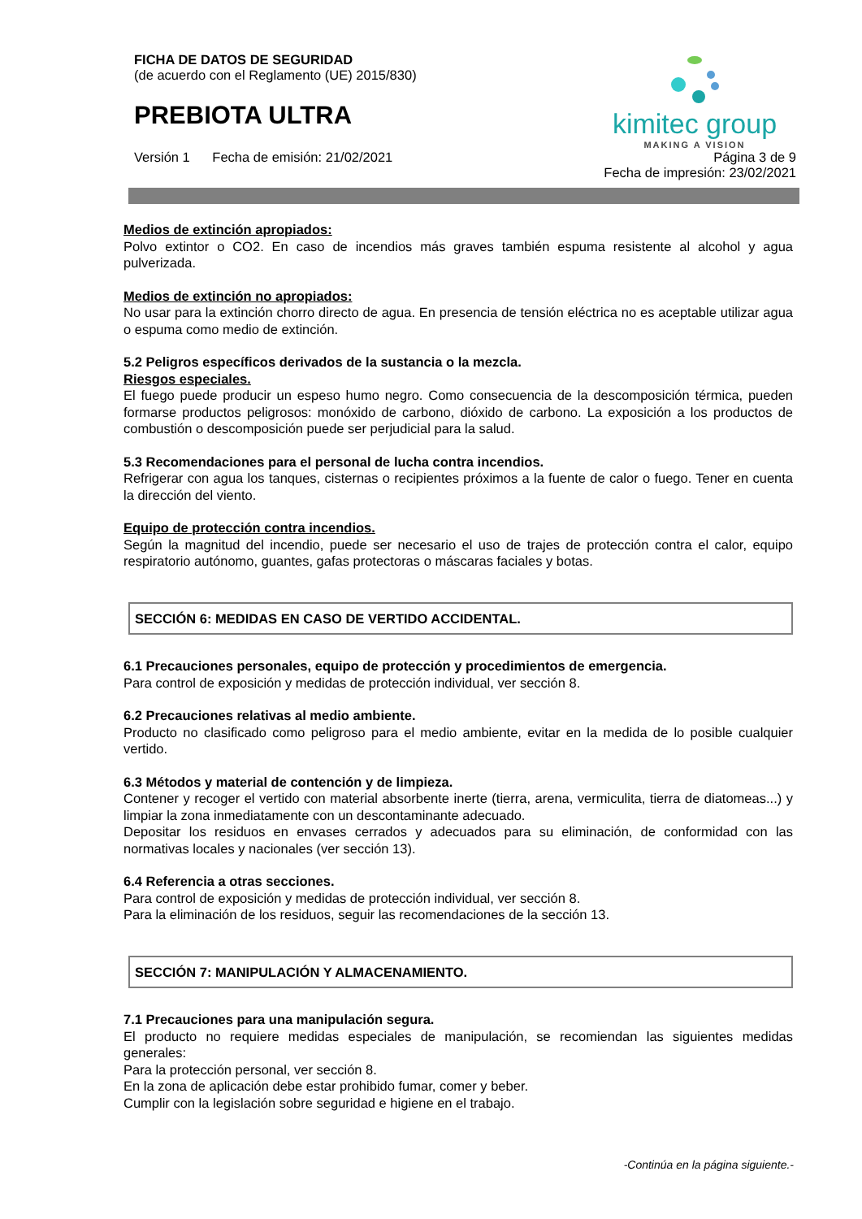FICHA DE DATOS DE SEGURIDAD
(de acuerdo con el Reglamento (UE) 2015/830)
PREBIOTA ULTRA
kimitec group
MAKING A VISION
Versión 1 Fecha de emisión: 21/02/2021 Página 3 de 9
Fecha de impresión: 23/02/2021
Medios de extinción apropiados:
Polvo extintor o CO2. En caso de incendios más graves también espuma resistente al alcohol y agua pulverizada.
Medios de extinción no apropiados:
No usar para la extinción chorro directo de agua. En presencia de tensión eléctrica no es aceptable utilizar agua o espuma como medio de extinción.
5.2 Peligros específicos derivados de la sustancia o la mezcla.
Riesgos especiales.
El fuego puede producir un espeso humo negro. Como consecuencia de la descomposición térmica, pueden formarse productos peligrosos: monóxido de carbono, dióxido de carbono. La exposición a los productos de combustión o descomposición puede ser perjudicial para la salud.
5.3 Recomendaciones para el personal de lucha contra incendios.
Refrigerar con agua los tanques, cisternas o recipientes próximos a la fuente de calor o fuego. Tener en cuenta la dirección del viento.
Equipo de protección contra incendios.
Según la magnitud del incendio, puede ser necesario el uso de trajes de protección contra el calor, equipo respiratorio autónomo, guantes, gafas protectoras o máscaras faciales y botas.
SECCIÓN 6: MEDIDAS EN CASO DE VERTIDO ACCIDENTAL.
6.1 Precauciones personales, equipo de protección y procedimientos de emergencia.
Para control de exposición y medidas de protección individual, ver sección 8.
6.2 Precauciones relativas al medio ambiente.
Producto no clasificado como peligroso para el medio ambiente, evitar en la medida de lo posible cualquier vertido.
6.3 Métodos y material de contención y de limpieza.
Contener y recoger el vertido con material absorbente inerte (tierra, arena, vermiculita, tierra de diatomeas...) y limpiar la zona inmediatamente con un descontaminante adecuado.
Depositar los residuos en envases cerrados y adecuados para su eliminación, de conformidad con las normativas locales y nacionales (ver sección 13).
6.4 Referencia a otras secciones.
Para control de exposición y medidas de protección individual, ver sección 8.
Para la eliminación de los residuos, seguir las recomendaciones de la sección 13.
SECCIÓN 7: MANIPULACIÓN Y ALMACENAMIENTO.
7.1 Precauciones para una manipulación segura.
El producto no requiere medidas especiales de manipulación, se recomiendan las siguientes medidas generales:
Para la protección personal, ver sección 8.
En la zona de aplicación debe estar prohibido fumar, comer y beber.
Cumplir con la legislación sobre seguridad e higiene en el trabajo.
-Continúa en la página siguiente.-